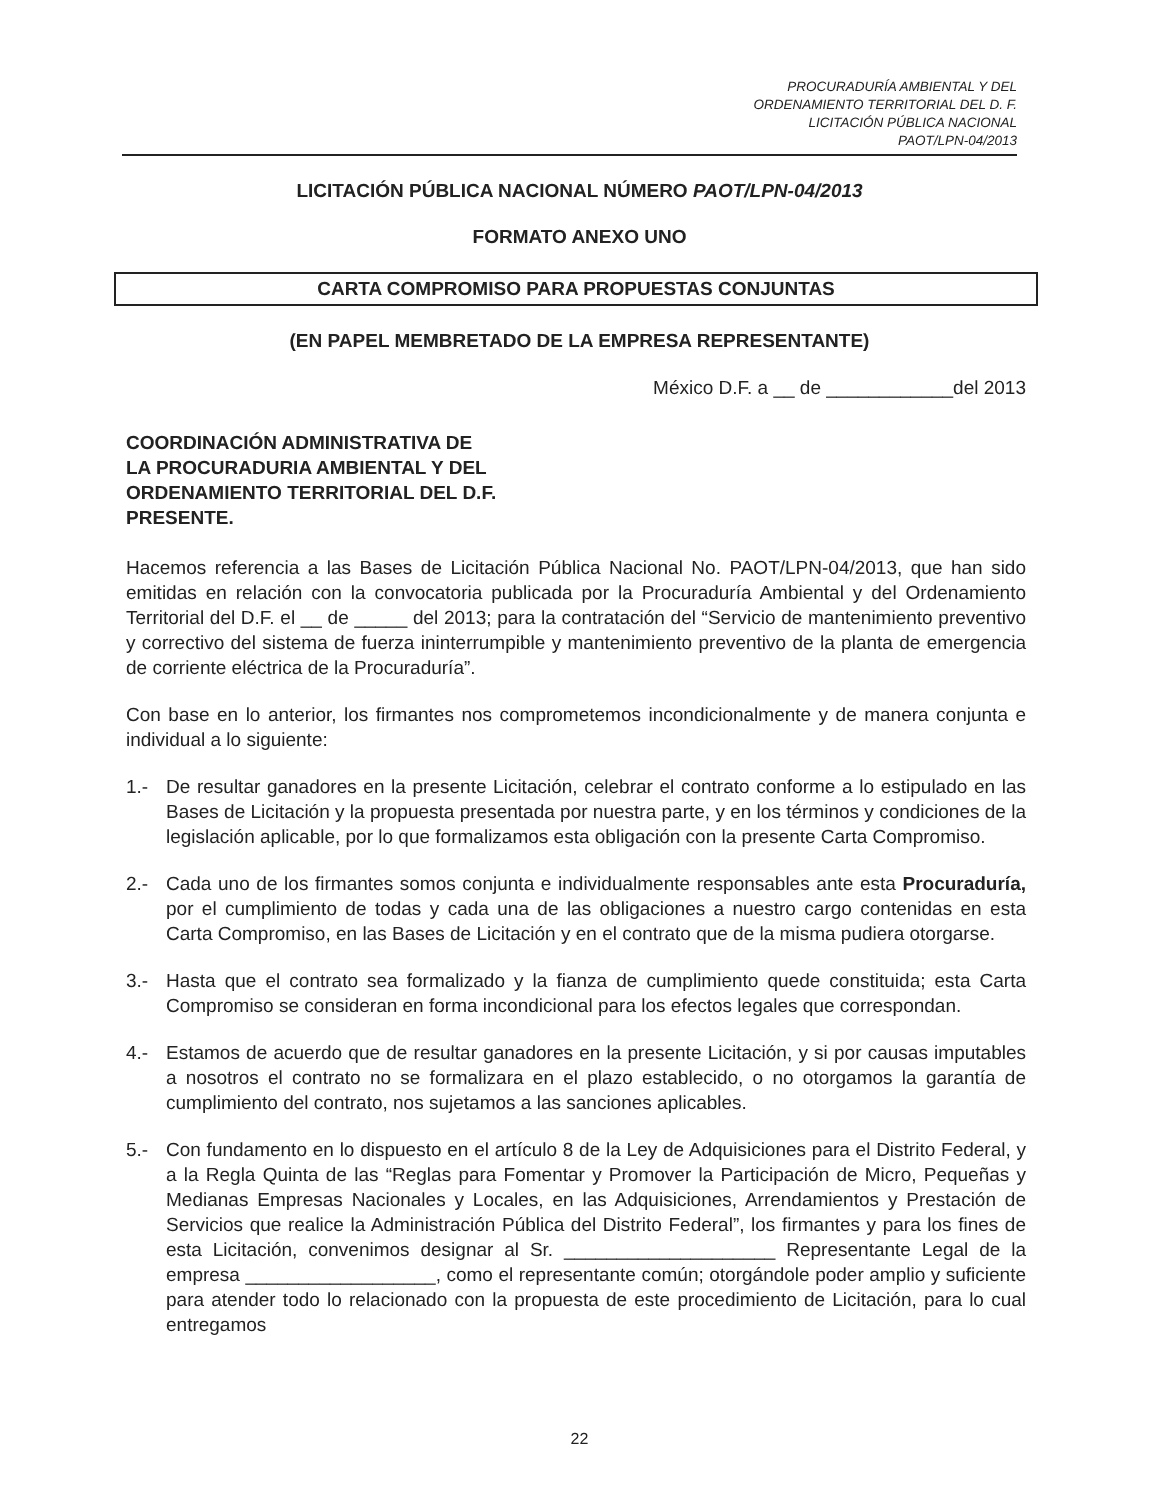PROCURADURÍA AMBIENTAL Y DEL
ORDENAMIENTO TERRITORIAL DEL D. F.
LICITACIÓN PÚBLICA NACIONAL
PAOT/LPN-04/2013
LICITACIÓN PÚBLICA NACIONAL NÚMERO PAOT/LPN-04/2013
FORMATO ANEXO UNO
CARTA COMPROMISO PARA PROPUESTAS CONJUNTAS
(EN PAPEL MEMBRETADO DE LA EMPRESA REPRESENTANTE)
México D.F. a __ de ____________del 2013
COORDINACIÓN ADMINISTRATIVA DE
LA PROCURADURIA AMBIENTAL Y DEL
ORDENAMIENTO TERRITORIAL DEL D.F.
PRESENTE.
Hacemos referencia a las Bases de Licitación Pública Nacional No. PAOT/LPN-04/2013, que han sido emitidas en relación con la convocatoria publicada por la Procuraduría Ambiental y del Ordenamiento Territorial del D.F. el __ de _____ del 2013; para la contratación del “Servicio de mantenimiento preventivo y correctivo del sistema de fuerza ininterrumpible y mantenimiento preventivo de la planta de emergencia de corriente eléctrica de la Procuraduría”.
Con base en lo anterior, los firmantes nos comprometemos incondicionalmente y de manera conjunta e individual a lo siguiente:
1.- De resultar ganadores en la presente Licitación, celebrar el contrato conforme a lo estipulado en las Bases de Licitación y la propuesta presentada por nuestra parte, y en los términos y condiciones de la legislación aplicable, por lo que formalizamos esta obligación con la presente Carta Compromiso.
2.- Cada uno de los firmantes somos conjunta e individualmente responsables ante esta Procuraduría, por el cumplimiento de todas y cada una de las obligaciones a nuestro cargo contenidas en esta Carta Compromiso, en las Bases de Licitación y en el contrato que de la misma pudiera otorgarse.
3.- Hasta que el contrato sea formalizado y la fianza de cumplimiento quede constituida; esta Carta Compromiso se consideran en forma incondicional para los efectos legales que correspondan.
4.- Estamos de acuerdo que de resultar ganadores en la presente Licitación, y si por causas imputables a nosotros el contrato no se formalizara en el plazo establecido, o no otorgamos la garantía de cumplimiento del contrato, nos sujetamos a las sanciones aplicables.
5.- Con fundamento en lo dispuesto en el artículo 8 de la Ley de Adquisiciones para el Distrito Federal, y a la Regla Quinta de las “Reglas para Fomentar y Promover la Participación de Micro, Pequeñas y Medianas Empresas Nacionales y Locales, en las Adquisiciones, Arrendamientos y Prestación de Servicios que realice la Administración Pública del Distrito Federal”, los firmantes y para los fines de esta Licitación, convenimos designar al Sr. ____________________ Representante Legal de la empresa __________________, como el representante común; otorgándole poder amplio y suficiente para atender todo lo relacionado con la propuesta de este procedimiento de Licitación, para lo cual entregamos
22